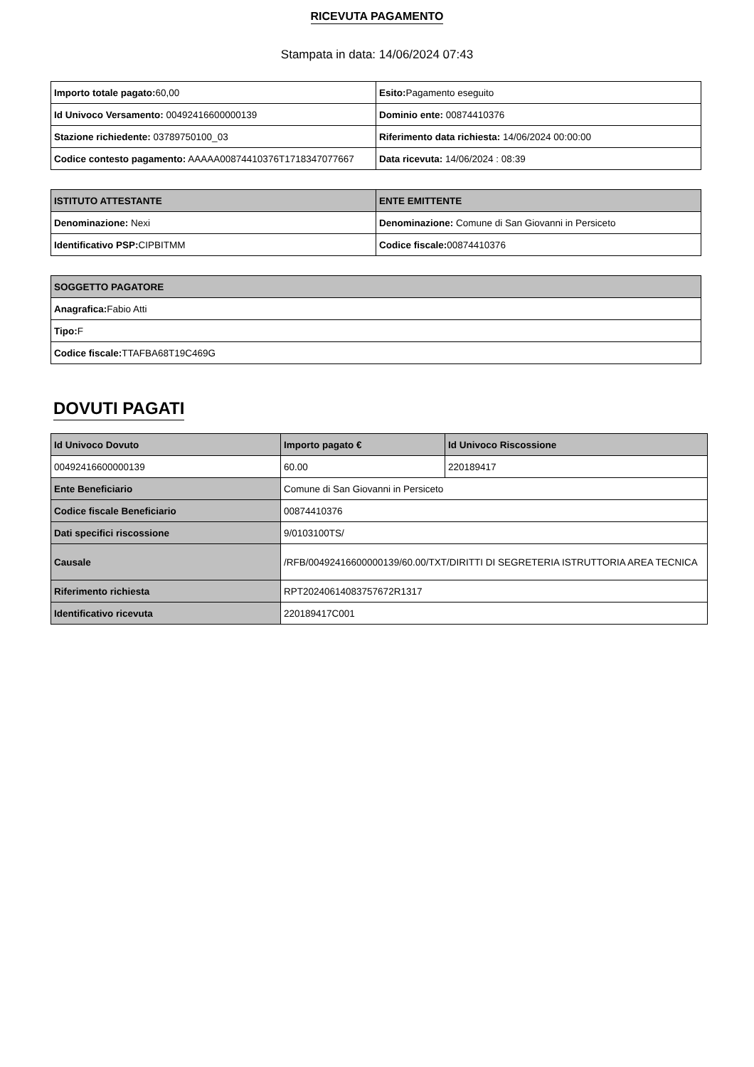RICEVUTA PAGAMENTO
Stampata in data: 14/06/2024 07:43
| Importo totale pagato: 60,00 | Esito: Pagamento eseguito |
| Id Univoco Versamento: 00492416600000139 | Dominio ente: 00874410376 |
| Stazione richiedente: 03789750100_03 | Riferimento data richiesta: 14/06/2024 00:00:00 |
| Codice contesto pagamento: AAAAA00874410376T1718347077667 | Data ricevuta: 14/06/2024 : 08:39 |
| ISTITUTO ATTESTANTE | ENTE EMITTENTE |
| --- | --- |
| Denominazione: Nexi | Denominazione: Comune di San Giovanni in Persiceto |
| Identificativo PSP: CIPBITMM | Codice fiscale: 00874410376 |
| SOGGETTO PAGATORE |
| --- |
| Anagrafica: Fabio Atti |
| Tipo: F |
| Codice fiscale: TTAFBA68T19C469G |
DOVUTI PAGATI
| Id Univoco Dovuto | Importo pagato € | Id Univoco Riscossione |
| --- | --- | --- |
| 00492416600000139 | 60.00 | 220189417 |
| Ente Beneficiario | Comune di San Giovanni in Persiceto | |
| Codice fiscale Beneficiario | 00874410376 | |
| Dati specifici riscossione | 9/0103100TS/ | |
| Causale | /RFB/00492416600000139/60.00/TXT/DIRITTI DI SEGRETERIA ISTRUTTORIA AREA TECNICA | |
| Riferimento richiesta | RPT20240614083757672R1317 | |
| Identificativo ricevuta | 220189417C001 | |